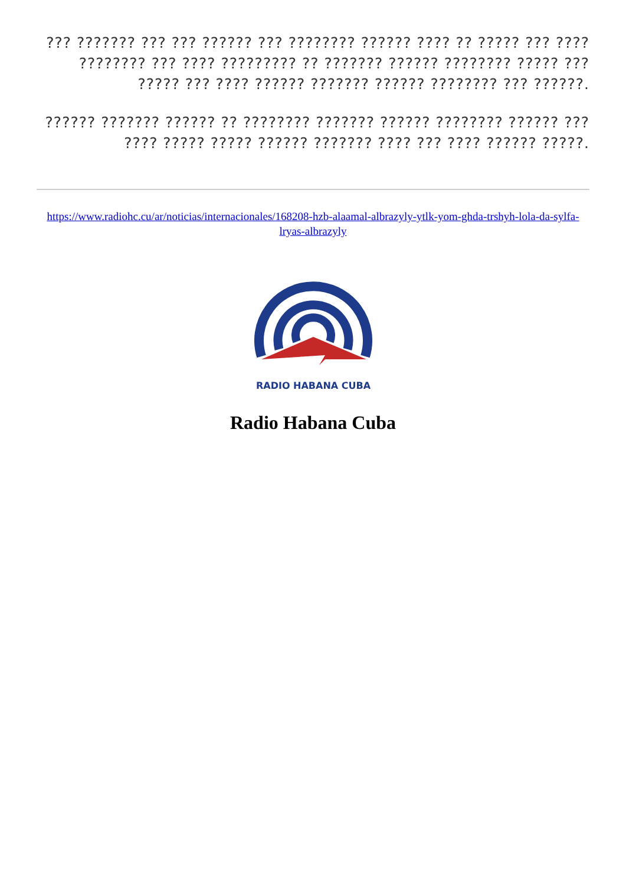??? ??????? ??? ??? ?????? ??? ???????? ?????? ???? ?? ????? ??? ???? ???????? ??? ???? ????????? ?? ??????? ?????? ???????? ????? ??? ????? ??? ???? ?????? ??????? ?????? ???????? ??? ??????.
?????? ??????? ?????? ?? ???????? ??????? ?????? ???????? ?????? ??? ???? ????? ????? ?????? ??????? ???? ??? ???? ?????? ?????.
https://www.radiohc.cu/ar/noticias/internacionales/168208-hzb-alaamal-albrazyly-ytlk-yom-ghda-trshyh-lola-da-sylfa-lryas-albrazyly
RADIO HABANA CUBA
Radio Habana Cuba